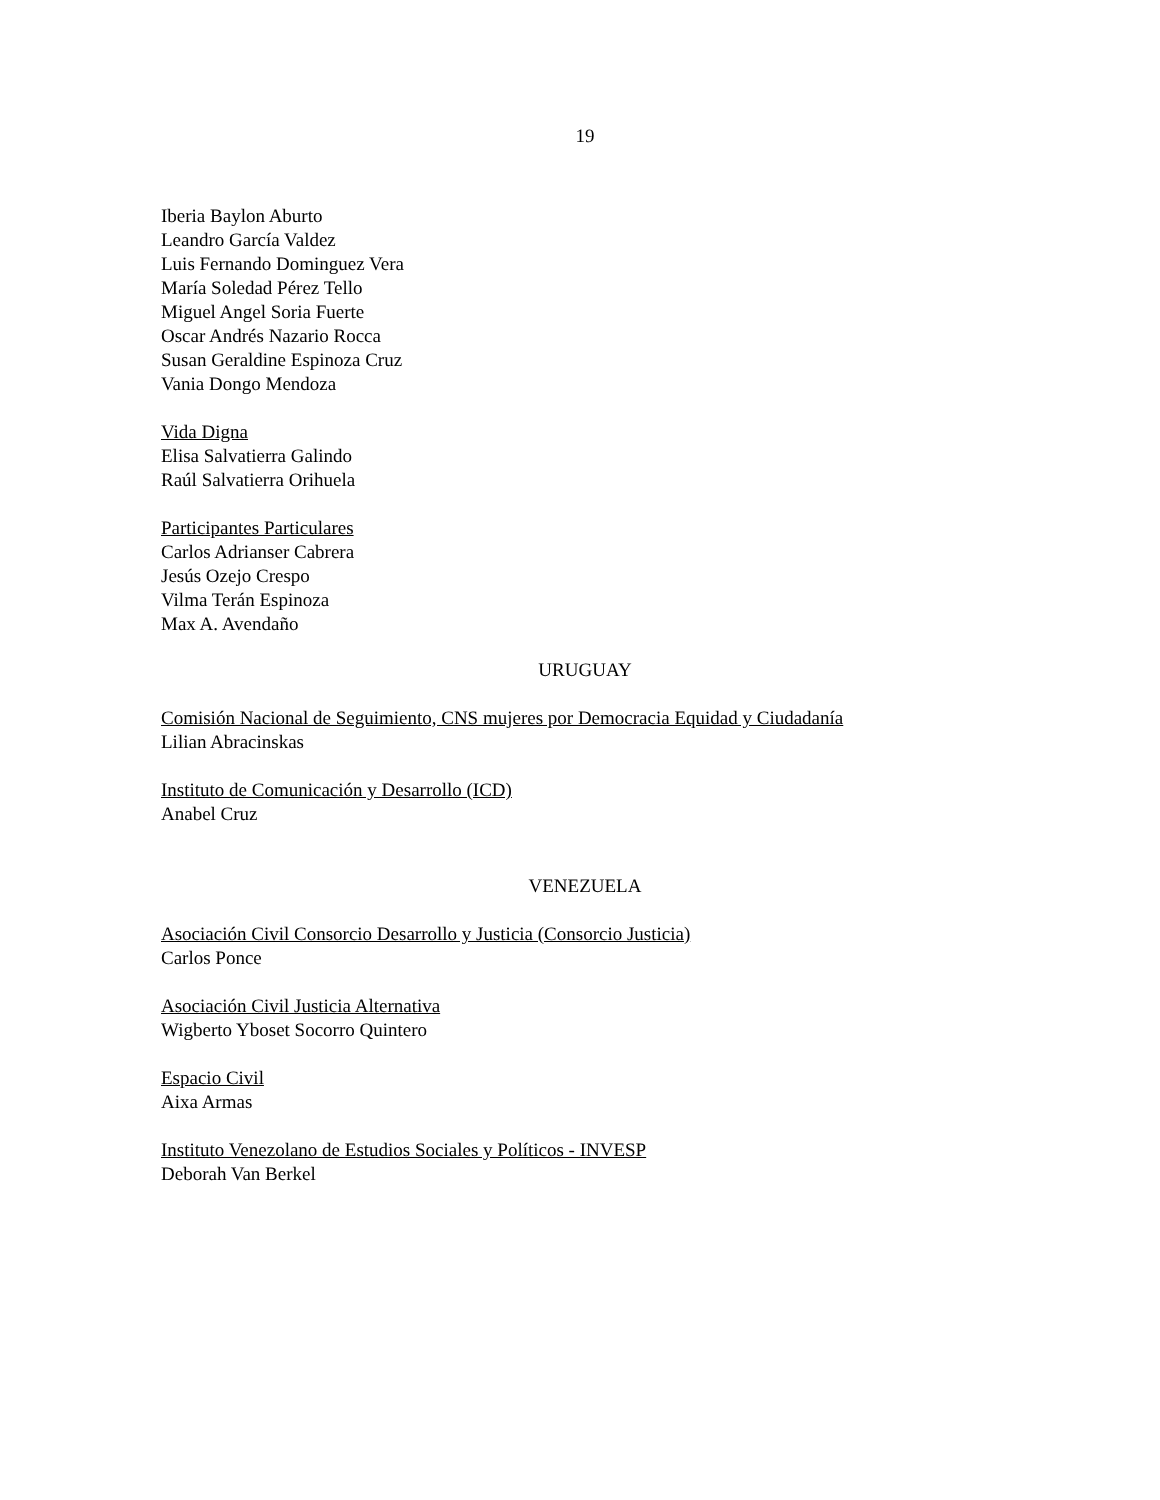19
Iberia Baylon Aburto
Leandro García Valdez
Luis Fernando Dominguez Vera
María Soledad Pérez Tello
Miguel Angel Soria Fuerte
Oscar Andrés Nazario Rocca
Susan Geraldine Espinoza Cruz
Vania Dongo Mendoza
Vida Digna
Elisa Salvatierra Galindo
Raúl Salvatierra Orihuela
Participantes Particulares
Carlos Adrianser Cabrera
Jesús Ozejo Crespo
Vilma Terán Espinoza
Max A. Avendaño
URUGUAY
Comisión Nacional de Seguimiento, CNS mujeres por Democracia Equidad y Ciudadanía
Lilian Abracinskas
Instituto de Comunicación y Desarrollo (ICD)
Anabel Cruz
VENEZUELA
Asociación Civil Consorcio Desarrollo y Justicia (Consorcio Justicia)
Carlos Ponce
Asociación Civil Justicia Alternativa
Wigberto Yboset Socorro Quintero
Espacio Civil
Aixa Armas
Instituto Venezolano de Estudios Sociales y Políticos - INVESP
Deborah Van Berkel